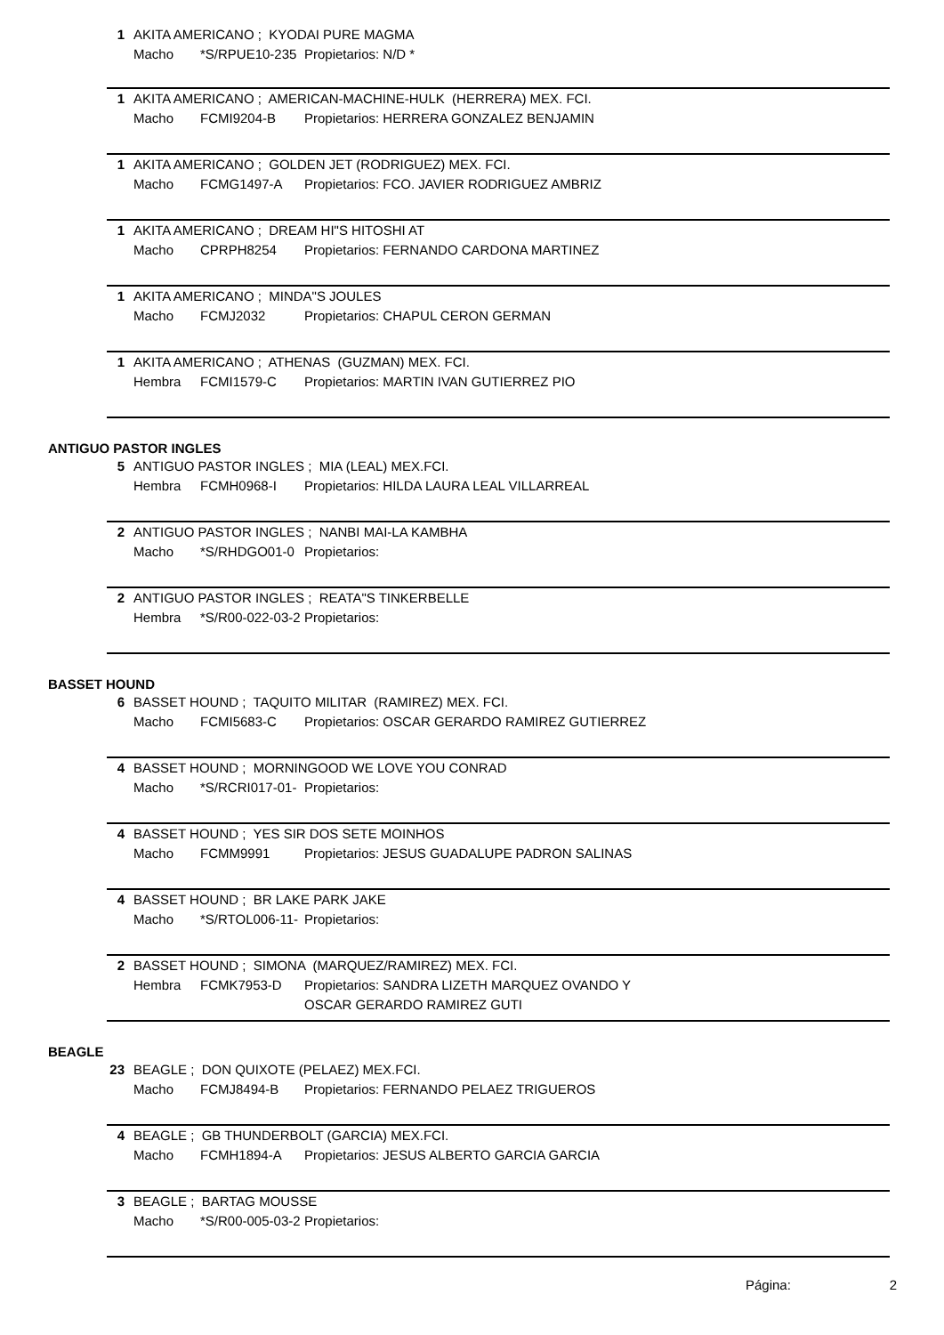1 AKITA AMERICANO ; KYODAI PURE MAGMA
Macho *S/RPUE10-235 Propietarios: N/D *
1 AKITA AMERICANO ; AMERICAN-MACHINE-HULK (HERRERA) MEX. FCI.
Macho FCMI9204-B Propietarios: HERRERA GONZALEZ BENJAMIN
1 AKITA AMERICANO ; GOLDEN JET (RODRIGUEZ) MEX. FCI.
Macho FCMG1497-A Propietarios: FCO. JAVIER RODRIGUEZ AMBRIZ
1 AKITA AMERICANO ; DREAM HI"S HITOSHI AT
Macho CPRPH8254 Propietarios: FERNANDO CARDONA MARTINEZ
1 AKITA AMERICANO ; MINDA"S JOULES
Macho FCMJ2032 Propietarios: CHAPUL CERON GERMAN
1 AKITA AMERICANO ; ATHENAS (GUZMAN) MEX. FCI.
Hembra FCMI1579-C Propietarios: MARTIN IVAN GUTIERREZ PIO
ANTIGUO PASTOR INGLES
5 ANTIGUO PASTOR INGLES ; MIA (LEAL) MEX.FCI.
Hembra FCMH0968-I Propietarios: HILDA LAURA LEAL VILLARREAL
2 ANTIGUO PASTOR INGLES ; NANBI MAI-LA KAMBHA
Macho *S/RHDGO01-0 Propietarios:
2 ANTIGUO PASTOR INGLES ; REATA"S TINKERBELLE
Hembra *S/R00-022-03-2 Propietarios:
BASSET HOUND
6 BASSET HOUND ; TAQUITO MILITAR (RAMIREZ) MEX. FCI.
Macho FCMI5683-C Propietarios: OSCAR GERARDO RAMIREZ GUTIERREZ
4 BASSET HOUND ; MORNINGOOD WE LOVE YOU CONRAD
Macho *S/RCRI017-01- Propietarios:
4 BASSET HOUND ; YES SIR DOS SETE MOINHOS
Macho FCMM9991 Propietarios: JESUS GUADALUPE PADRON SALINAS
4 BASSET HOUND ; BR LAKE PARK JAKE
Macho *S/RTOL006-11- Propietarios:
2 BASSET HOUND ; SIMONA (MARQUEZ/RAMIREZ) MEX. FCI.
Hembra FCMK7953-D Propietarios: SANDRA LIZETH MARQUEZ OVANDO Y
OSCAR GERARDO RAMIREZ GUTI
BEAGLE
23 BEAGLE ; DON QUIXOTE (PELAEZ) MEX.FCI.
Macho FCMJ8494-B Propietarios: FERNANDO PELAEZ TRIGUEROS
4 BEAGLE ; GB THUNDERBOLT (GARCIA) MEX.FCI.
Macho FCMH1894-A Propietarios: JESUS ALBERTO GARCIA GARCIA
3 BEAGLE ; BARTAG MOUSSE
Macho *S/R00-005-03-2 Propietarios:
Página: 2